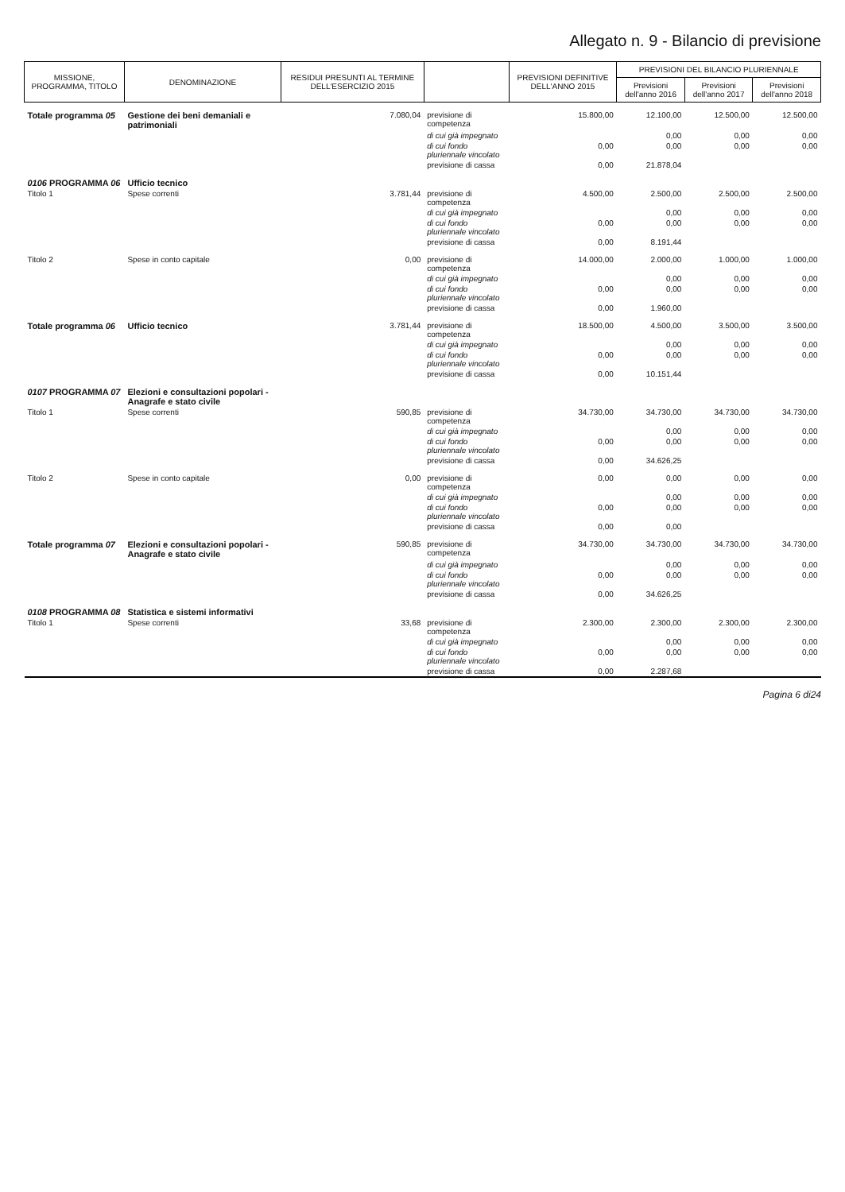Allegato n. 9 - Bilancio di previsione
| MISSIONE, PROGRAMMA, TITOLO | DENOMINAZIONE | RESIDUI PRESUNTI AL TERMINE DELL'ESERCIZIO 2015 | | PREVISIONI DEFINITIVE DELL'ANNO 2015 | PREVISIONI DEL BILANCIO PLURIENNALE | | |
| --- | --- | --- | --- | --- | --- | --- | --- |
| | | | | | Previsioni dell'anno 2016 | Previsioni dell'anno 2017 | Previsioni dell'anno 2018 |
| Totale programma 05 | Gestione dei beni demaniali e patrimoniali | 7.080,04 | previsione di competenza | 15.800,00 | 12.100,00 | 12.500,00 | 12.500,00 |
| | | | di cui già impegnato | | 0,00 | 0,00 | 0,00 |
| | | | di cui fondo pluriennale vincolato | 0,00 | 0,00 | 0,00 | 0,00 |
| | | | previsione di cassa | 0,00 | 21.878,04 | | |
| 0106 PROGRAMMA 06 | Ufficio tecnico | | | | | | |
| Titolo 1 | Spese correnti | 3.781,44 | previsione di competenza | 4.500,00 | 2.500,00 | 2.500,00 | 2.500,00 |
| | | | di cui già impegnato | | 0,00 | 0,00 | 0,00 |
| | | | di cui fondo pluriennale vincolato | 0,00 | 0,00 | 0,00 | 0,00 |
| | | | previsione di cassa | 0,00 | 8.191,44 | | |
| Titolo 2 | Spese in conto capitale | 0,00 | previsione di competenza | 14.000,00 | 2.000,00 | 1.000,00 | 1.000,00 |
| | | | di cui già impegnato | | 0,00 | 0,00 | 0,00 |
| | | | di cui fondo pluriennale vincolato | 0,00 | 0,00 | 0,00 | 0,00 |
| | | | previsione di cassa | 0,00 | 1.960,00 | | |
| Totale programma 06 | Ufficio tecnico | 3.781,44 | previsione di competenza | 18.500,00 | 4.500,00 | 3.500,00 | 3.500,00 |
| | | | di cui già impegnato | | 0,00 | 0,00 | 0,00 |
| | | | di cui fondo pluriennale vincolato | 0,00 | 0,00 | 0,00 | 0,00 |
| | | | previsione di cassa | 0,00 | 10.151,44 | | |
| 0107 PROGRAMMA 07 | Elezioni e consultazioni popolari - Anagrafe e stato civile | | | | | | |
| Titolo 1 | Spese correnti | 590,85 | previsione di competenza | 34.730,00 | 34.730,00 | 34.730,00 | 34.730,00 |
| | | | di cui già impegnato | | 0,00 | 0,00 | 0,00 |
| | | | di cui fondo pluriennale vincolato | 0,00 | 0,00 | 0,00 | 0,00 |
| | | | previsione di cassa | 0,00 | 34.626,25 | | |
| Titolo 2 | Spese in conto capitale | 0,00 | previsione di competenza | 0,00 | 0,00 | 0,00 | 0,00 |
| | | | di cui già impegnato | | 0,00 | 0,00 | 0,00 |
| | | | di cui fondo pluriennale vincolato | 0,00 | 0,00 | 0,00 | 0,00 |
| | | | previsione di cassa | 0,00 | 0,00 | | |
| Totale programma 07 | Elezioni e consultazioni popolari - Anagrafe e stato civile | 590,85 | previsione di competenza | 34.730,00 | 34.730,00 | 34.730,00 | 34.730,00 |
| | | | di cui già impegnato | | 0,00 | 0,00 | 0,00 |
| | | | di cui fondo pluriennale vincolato | 0,00 | 0,00 | 0,00 | 0,00 |
| | | | previsione di cassa | 0,00 | 34.626,25 | | |
| 0108 PROGRAMMA 08 | Statistica e sistemi informativi | | | | | | |
| Titolo 1 | Spese correnti | 33,68 | previsione di competenza | 2.300,00 | 2.300,00 | 2.300,00 | 2.300,00 |
| | | | di cui già impegnato | | 0,00 | 0,00 | 0,00 |
| | | | di cui fondo pluriennale vincolato | 0,00 | 0,00 | 0,00 | 0,00 |
| | | | previsione di cassa | 0,00 | 2.287,68 | | |
Pagina 6 di24